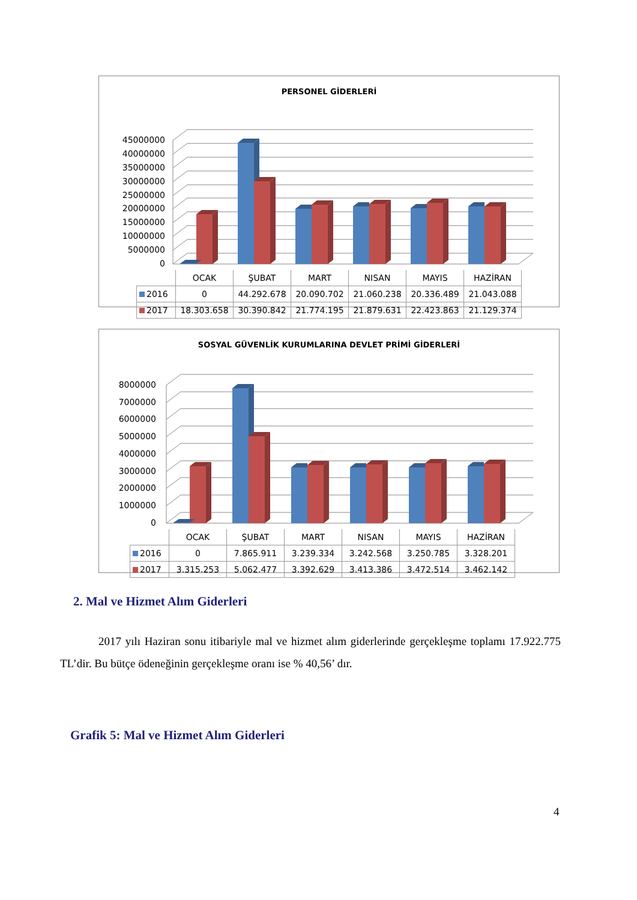PERSONEL GİDERLERİ
0
5000000
10000000
15000000
20000000
25000000
30000000
35000000
40000000
45000000
| | OCAK | ŞUBAT | MART | NISAN | MAYIS | HAZİRAN |
| --- | --- | --- | --- | --- | --- | --- |
| 2016 | 0 | 44.292.678 | 20.090.702 | 21.060.238 | 20.336.489 | 21.043.088 |
| 2017 | 18.303.658 | 30.390.842 | 21.774.195 | 21.879.631 | 22.423.863 | 21.129.374 |
SOSYAL GÜVENLİK KURUMLARINA DEVLET PRİMİ GİDERLERİ
0
1000000
2000000
3000000
4000000
5000000
6000000
7000000
8000000
| | OCAK | ŞUBAT | MART | NISAN | MAYIS | HAZİRAN |
| --- | --- | --- | --- | --- | --- | --- |
| 2016 | 0 | 7.865.911 | 3.239.334 | 3.242.568 | 3.250.785 | 3.328.201 |
| 2017 | 3.315.253 | 5.062.477 | 3.392.629 | 3.413.386 | 3.472.514 | 3.462.142 |
2. Mal ve Hizmet Alım Giderleri
2017 yılı Haziran sonu itibariyle mal ve hizmet alım giderlerinde gerçekleşme toplamı 17.922.775 TL’dir. Bu bütçe ödeneğinin gerçekleşme oranı ise % 40,56’ dır.
Grafik 5: Mal ve Hizmet Alım Giderleri
4